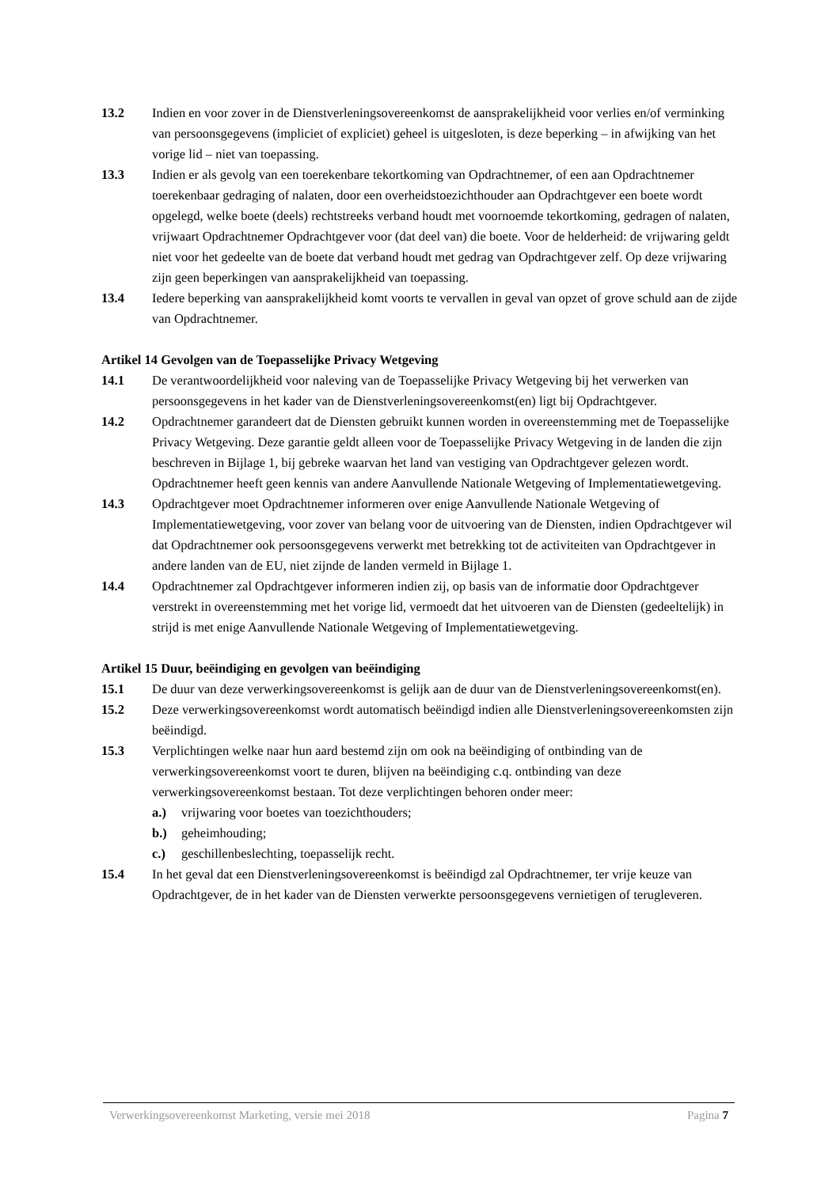13.2 Indien en voor zover in de Dienstverleningsovereenkomst de aansprakelijkheid voor verlies en/of verminking van persoonsgegevens (impliciet of expliciet) geheel is uitgesloten, is deze beperking – in afwijking van het vorige lid – niet van toepassing.
13.3 Indien er als gevolg van een toerekenbare tekortkoming van Opdrachtnemer, of een aan Opdrachtnemer toerekenbaar gedraging of nalaten, door een overheidstoezichthouder aan Opdrachtgever een boete wordt opgelegd, welke boete (deels) rechtstreeks verband houdt met voornoemde tekortkoming, gedragen of nalaten, vrijwaart Opdrachtnemer Opdrachtgever voor (dat deel van) die boete. Voor de helderheid: de vrijwaring geldt niet voor het gedeelte van de boete dat verband houdt met gedrag van Opdrachtgever zelf. Op deze vrijwaring zijn geen beperkingen van aansprakelijkheid van toepassing.
13.4 Iedere beperking van aansprakelijkheid komt voorts te vervallen in geval van opzet of grove schuld aan de zijde van Opdrachtnemer.
Artikel 14 Gevolgen van de Toepasselijke Privacy Wetgeving
14.1 De verantwoordelijkheid voor naleving van de Toepasselijke Privacy Wetgeving bij het verwerken van persoonsgegevens in het kader van de Dienstverleningsovereenkomst(en) ligt bij Opdrachtgever.
14.2 Opdrachtnemer garandeert dat de Diensten gebruikt kunnen worden in overeenstemming met de Toepasselijke Privacy Wetgeving. Deze garantie geldt alleen voor de Toepasselijke Privacy Wetgeving in de landen die zijn beschreven in Bijlage 1, bij gebreke waarvan het land van vestiging van Opdrachtgever gelezen wordt. Opdrachtnemer heeft geen kennis van andere Aanvullende Nationale Wetgeving of Implementatiewetgeving.
14.3 Opdrachtgever moet Opdrachtnemer informeren over enige Aanvullende Nationale Wetgeving of Implementatiewetgeving, voor zover van belang voor de uitvoering van de Diensten, indien Opdrachtgever wil dat Opdrachtnemer ook persoonsgegevens verwerkt met betrekking tot de activiteiten van Opdrachtgever in andere landen van de EU, niet zijnde de landen vermeld in Bijlage 1.
14.4 Opdrachtnemer zal Opdrachtgever informeren indien zij, op basis van de informatie door Opdrachtgever verstrekt in overeenstemming met het vorige lid, vermoedt dat het uitvoeren van de Diensten (gedeeltelijk) in strijd is met enige Aanvullende Nationale Wetgeving of Implementatiewetgeving.
Artikel 15 Duur, beëindiging en gevolgen van beëindiging
15.1 De duur van deze verwerkingsovereenkomst is gelijk aan de duur van de Dienstverleningsovereenkomst(en).
15.2 Deze verwerkingsovereenkomst wordt automatisch beëindigd indien alle Dienstverleningsovereenkomsten zijn beëindigd.
15.3 Verplichtingen welke naar hun aard bestemd zijn om ook na beëindiging of ontbinding van de verwerkingsovereenkomst voort te duren, blijven na beëindiging c.q. ontbinding van deze verwerkingsovereenkomst bestaan. Tot deze verplichtingen behoren onder meer:
a.) vrijwaring voor boetes van toezichthouders;
b.) geheimhouding;
c.) geschillenbeslechting, toepasselijk recht.
15.4 In het geval dat een Dienstverleningsovereenkomst is beëindigd zal Opdrachtnemer, ter vrije keuze van Opdrachtgever, de in het kader van de Diensten verwerkte persoonsgegevens vernietigen of terugleveren.
Verwerkingsovereenkomst Marketing, versie mei 2018 Pagina 7